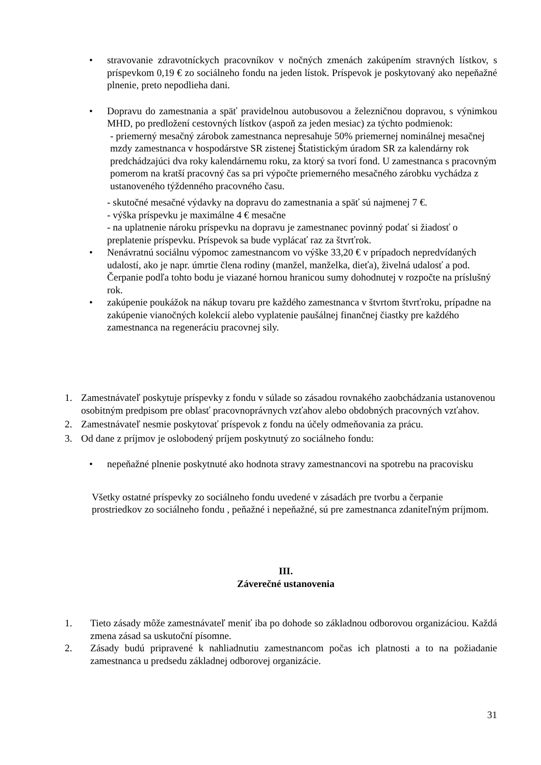• stravovanie zdravotníckych pracovníkov v nočných zmenách zakúpením stravných lístkov, s príspevkom 0,19 € zo sociálneho fondu na jeden lístok. Príspevok je poskytovaný ako nepeňažné plnenie, preto nepodlieha dani.
• Dopravu do zamestnania a späť pravidelnou autobusovou a železničnou dopravou, s výnimkou MHD, po predložení cestovných lístkov (aspoň za jeden mesiac) za týchto podmienok:
- priemerný mesačný zárobok zamestnanca nepresahuje 50% priemernej nominálnej mesačnej mzdy zamestnanca v hospodárstve SR zistenej Štatistickým úradom SR za kalendárny rok predchádzajúci dva roky kalendárnemu roku, za ktorý sa tvorí fond. U zamestnanca s pracovným pomerom na kratší pracovný čas sa pri výpočte priemerného mesačného zárobku vychádza z ustanoveného týždenného pracovného času.
- skutočné mesačné výdavky na dopravu do zamestnania a späť sú najmenej 7 €.
- výška príspevku je maximálne 4 € mesačne
- na uplatnenie nároku príspevku na dopravu je zamestnanec povinný podať si žiadosť o preplatenie príspevku. Príspevok sa bude vyplácať raz za štvrťrok.
• Nenávratnú sociálnu výpomoc zamestnancom vo výške 33,20 € v prípadoch nepredvídaných udalostí, ako je napr. úmrtie člena rodiny (manžel, manželka, dieťa), živelná udalosť a pod. Čerpanie podľa tohto bodu je viazané hornou hranicou sumy dohodnutej v rozpočte na príslušný rok.
• zakúpenie poukážok na nákup tovaru pre každého zamestnanca v štvrtom štvrťroku, prípadne na zakúpenie vianočných kolekcií alebo vyplatenie paušálnej finančnej čiastky pre každého zamestnanca na regeneráciu pracovnej sily.
1. Zamestnávateľ poskytuje príspevky z fondu v súlade so zásadou rovnakého zaobchádzania ustanovenou osobitným predpisom pre oblasť pracovnoprávnych vzťahov alebo obdobných pracovných vzťahov.
2. Zamestnávateľ nesmie poskytovať príspevok z fondu na účely odmeňovania za prácu.
3. Od dane z príjmov je oslobodený príjem poskytnutý zo sociálneho fondu:
• nepeňažné plnenie poskytnuté ako hodnota stravy zamestnancovi na spotrebu na pracovisku
Všetky ostatné príspevky zo sociálneho fondu uvedené v zásadách pre tvorbu a čerpanie prostriedkov zo sociálneho fondu , peňažné i nepeňažné, sú pre zamestnanca zdaniteľným príjmom.
III.
Záverečné ustanovenia
1. Tieto zásady môže zamestnávateľ meniť iba po dohode so základnou odborovou organizáciou. Každá zmena zásad sa uskutoční písomne.
2. Zásady budú pripravené k nahliadnutiu zamestnancom počas ich platnosti a to na požiadanie zamestnanca u predsedu základnej odborovej organizácie.
31